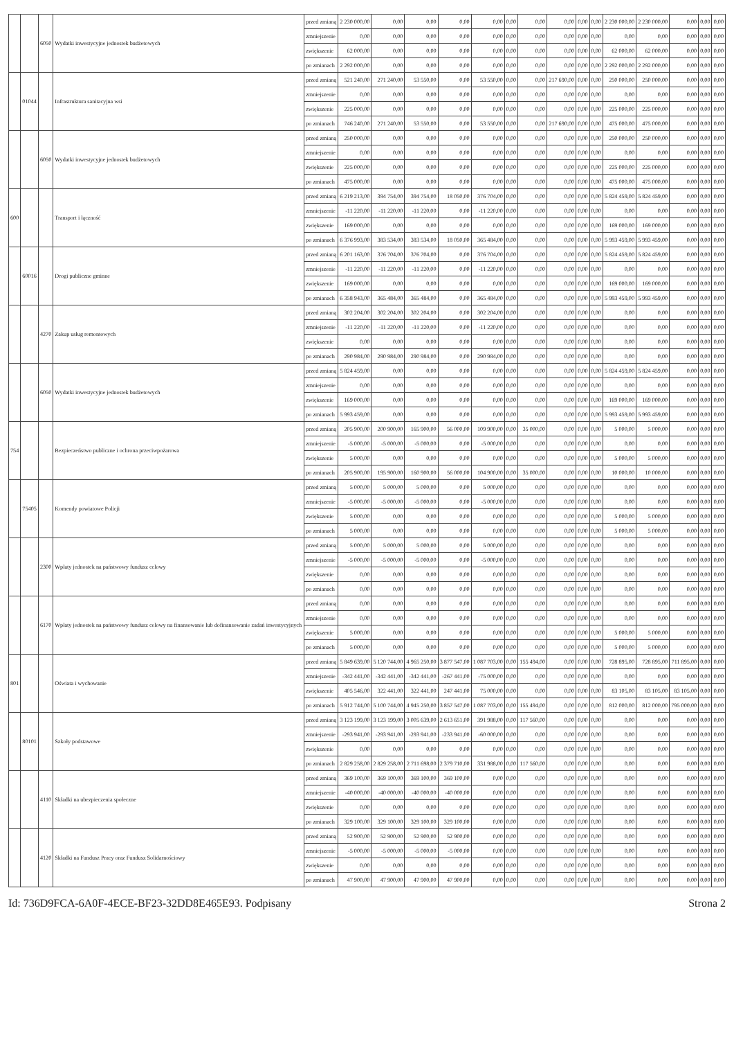| | | 6050 | Wydatki inwestycyjne jednostek budżetowych | przed zmianą | 2 230 000,00 | 0,00 | 0,00 | 0,00 | 0,00 | 0,00 | 0,00 | 0,00 | 0,00 | 0,00 | 2 230 000,00 | 2 230 000,00 | 0,00 | 0,00 | 0,00 |
| | | | | zmniejszenie | 0,00 | 0,00 | 0,00 | 0,00 | 0,00 | 0,00 | 0,00 | 0,00 | 0,00 | 0,00 | 0,00 | 0,00 | 0,00 | 0,00 | 0,00 |
| | | | | zwiększenie | 62 000,00 | 0,00 | 0,00 | 0,00 | 0,00 | 0,00 | 0,00 | 0,00 | 0,00 | 0,00 | 62 000,00 | 62 000,00 | 0,00 | 0,00 | 0,00 |
| | | | | po zmianach | 2 292 000,00 | 0,00 | 0,00 | 0,00 | 0,00 | 0,00 | 0,00 | 0,00 | 0,00 | 0,00 | 2 292 000,00 | 2 292 000,00 | 0,00 | 0,00 | 0,00 |
| | 01044 | | Infrastruktura sanitacyjna wsi | przed zmianą | 521 240,00 | 271 240,00 | 53 550,00 | 0,00 | 53 550,00 | 0,00 | 0,00 | 217 690,00 | 0,00 | 0,00 | 250 000,00 | 250 000,00 | 0,00 | 0,00 | 0,00 |
| | | | | zmniejszenie | 0,00 | 0,00 | 0,00 | 0,00 | 0,00 | 0,00 | 0,00 | 0,00 | 0,00 | 0,00 | 0,00 | 0,00 | 0,00 | 0,00 | 0,00 |
| | | | | zwiększenie | 225 000,00 | 0,00 | 0,00 | 0,00 | 0,00 | 0,00 | 0,00 | 0,00 | 0,00 | 0,00 | 225 000,00 | 225 000,00 | 0,00 | 0,00 | 0,00 |
| | | | | po zmianach | 746 240,00 | 271 240,00 | 53 550,00 | 0,00 | 53 550,00 | 0,00 | 0,00 | 217 690,00 | 0,00 | 0,00 | 475 000,00 | 475 000,00 | 0,00 | 0,00 | 0,00 |
| | | 6050 | Wydatki inwestycyjne jednostek budżetowych | przed zmianą | 250 000,00 | 0,00 | 0,00 | 0,00 | 0,00 | 0,00 | 0,00 | 0,00 | 0,00 | 0,00 | 250 000,00 | 250 000,00 | 0,00 | 0,00 | 0,00 |
| | | | | zmniejszenie | 0,00 | 0,00 | 0,00 | 0,00 | 0,00 | 0,00 | 0,00 | 0,00 | 0,00 | 0,00 | 0,00 | 0,00 | 0,00 | 0,00 | 0,00 |
| | | | | zwiększenie | 225 000,00 | 0,00 | 0,00 | 0,00 | 0,00 | 0,00 | 0,00 | 0,00 | 0,00 | 0,00 | 225 000,00 | 225 000,00 | 0,00 | 0,00 | 0,00 |
| | | | | po zmianach | 475 000,00 | 0,00 | 0,00 | 0,00 | 0,00 | 0,00 | 0,00 | 0,00 | 0,00 | 0,00 | 475 000,00 | 475 000,00 | 0,00 | 0,00 | 0,00 |
| 600 | | | Transport i łączność | przed zmianą | 6 219 213,00 | 394 754,00 | 394 754,00 | 18 050,00 | 376 704,00 | 0,00 | 0,00 | 0,00 | 0,00 | 0,00 | 5 824 459,00 | 5 824 459,00 | 0,00 | 0,00 | 0,00 |
| | | | | zmniejszenie | -11 220,00 | -11 220,00 | -11 220,00 | 0,00 | -11 220,00 | 0,00 | 0,00 | 0,00 | 0,00 | 0,00 | 0,00 | 0,00 | 0,00 | 0,00 | 0,00 |
| | | | | zwiększenie | 169 000,00 | 0,00 | 0,00 | 0,00 | 0,00 | 0,00 | 0,00 | 0,00 | 0,00 | 0,00 | 169 000,00 | 169 000,00 | 0,00 | 0,00 | 0,00 |
| | | | | po zmianach | 6 376 993,00 | 383 534,00 | 383 534,00 | 18 050,00 | 365 484,00 | 0,00 | 0,00 | 0,00 | 0,00 | 0,00 | 5 993 459,00 | 5 993 459,00 | 0,00 | 0,00 | 0,00 |
| | 60016 | | Drogi publiczne gminne | przed zmianą | 6 201 163,00 | 376 704,00 | 376 704,00 | 0,00 | 376 704,00 | 0,00 | 0,00 | 0,00 | 0,00 | 0,00 | 5 824 459,00 | 5 824 459,00 | 0,00 | 0,00 | 0,00 |
| | | | | zmniejszenie | -11 220,00 | -11 220,00 | -11 220,00 | 0,00 | -11 220,00 | 0,00 | 0,00 | 0,00 | 0,00 | 0,00 | 0,00 | 0,00 | 0,00 | 0,00 | 0,00 |
| | | | | zwiększenie | 169 000,00 | 0,00 | 0,00 | 0,00 | 0,00 | 0,00 | 0,00 | 0,00 | 0,00 | 0,00 | 169 000,00 | 169 000,00 | 0,00 | 0,00 | 0,00 |
| | | | | po zmianach | 6 358 943,00 | 365 484,00 | 365 484,00 | 0,00 | 365 484,00 | 0,00 | 0,00 | 0,00 | 0,00 | 0,00 | 5 993 459,00 | 5 993 459,00 | 0,00 | 0,00 | 0,00 |
| | | 4270 | Zakup usług remontowych | przed zmianą | 302 204,00 | 302 204,00 | 302 204,00 | 0,00 | 302 204,00 | 0,00 | 0,00 | 0,00 | 0,00 | 0,00 | 0,00 | 0,00 | 0,00 | 0,00 | 0,00 |
| | | | | zmniejszenie | -11 220,00 | -11 220,00 | -11 220,00 | 0,00 | -11 220,00 | 0,00 | 0,00 | 0,00 | 0,00 | 0,00 | 0,00 | 0,00 | 0,00 | 0,00 | 0,00 |
| | | | | zwiększenie | 0,00 | 0,00 | 0,00 | 0,00 | 0,00 | 0,00 | 0,00 | 0,00 | 0,00 | 0,00 | 0,00 | 0,00 | 0,00 | 0,00 | 0,00 |
| | | | | po zmianach | 290 984,00 | 290 984,00 | 290 984,00 | 0,00 | 290 984,00 | 0,00 | 0,00 | 0,00 | 0,00 | 0,00 | 0,00 | 0,00 | 0,00 | 0,00 | 0,00 |
| | | 6050 | Wydatki inwestycyjne jednostek budżetowych | przed zmianą | 5 824 459,00 | 0,00 | 0,00 | 0,00 | 0,00 | 0,00 | 0,00 | 0,00 | 0,00 | 0,00 | 5 824 459,00 | 5 824 459,00 | 0,00 | 0,00 | 0,00 |
| | | | | zmniejszenie | 0,00 | 0,00 | 0,00 | 0,00 | 0,00 | 0,00 | 0,00 | 0,00 | 0,00 | 0,00 | 0,00 | 0,00 | 0,00 | 0,00 | 0,00 |
| | | | | zwiększenie | 169 000,00 | 0,00 | 0,00 | 0,00 | 0,00 | 0,00 | 0,00 | 0,00 | 0,00 | 0,00 | 169 000,00 | 169 000,00 | 0,00 | 0,00 | 0,00 |
| | | | | po zmianach | 5 993 459,00 | 0,00 | 0,00 | 0,00 | 0,00 | 0,00 | 0,00 | 0,00 | 0,00 | 0,00 | 5 993 459,00 | 5 993 459,00 | 0,00 | 0,00 | 0,00 |
| 754 | | | Bezpieczeństwo publiczne i ochrona przeciwpożarowa | przed zmianą | 205 900,00 | 200 900,00 | 165 900,00 | 56 000,00 | 109 900,00 | 0,00 | 35 000,00 | 0,00 | 0,00 | 0,00 | 5 000,00 | 5 000,00 | 0,00 | 0,00 | 0,00 |
| | | | | zmniejszenie | -5 000,00 | -5 000,00 | -5 000,00 | 0,00 | -5 000,00 | 0,00 | 0,00 | 0,00 | 0,00 | 0,00 | 0,00 | 0,00 | 0,00 | 0,00 | 0,00 |
| | | | | zwiększenie | 5 000,00 | 0,00 | 0,00 | 0,00 | 0,00 | 0,00 | 0,00 | 0,00 | 0,00 | 0,00 | 5 000,00 | 5 000,00 | 0,00 | 0,00 | 0,00 |
| | | | | po zmianach | 205 900,00 | 195 900,00 | 160 900,00 | 56 000,00 | 104 900,00 | 0,00 | 35 000,00 | 0,00 | 0,00 | 0,00 | 10 000,00 | 10 000,00 | 0,00 | 0,00 | 0,00 |
| | 75405 | | Komendy powiatowe Policji | przed zmianą | 5 000,00 | 5 000,00 | 5 000,00 | 0,00 | 5 000,00 | 0,00 | 0,00 | 0,00 | 0,00 | 0,00 | 0,00 | 0,00 | 0,00 | 0,00 | 0,00 |
| | | | | zmniejszenie | -5 000,00 | -5 000,00 | -5 000,00 | 0,00 | -5 000,00 | 0,00 | 0,00 | 0,00 | 0,00 | 0,00 | 0,00 | 0,00 | 0,00 | 0,00 | 0,00 |
| | | | | zwiększenie | 5 000,00 | 0,00 | 0,00 | 0,00 | 0,00 | 0,00 | 0,00 | 0,00 | 0,00 | 0,00 | 5 000,00 | 5 000,00 | 0,00 | 0,00 | 0,00 |
| | | | | po zmianach | 5 000,00 | 0,00 | 0,00 | 0,00 | 0,00 | 0,00 | 0,00 | 0,00 | 0,00 | 0,00 | 5 000,00 | 5 000,00 | 0,00 | 0,00 | 0,00 |
| | | 2300 | Wpłaty jednostek na państwowy fundusz celowy | przed zmianą | 5 000,00 | 5 000,00 | 5 000,00 | 0,00 | 5 000,00 | 0,00 | 0,00 | 0,00 | 0,00 | 0,00 | 0,00 | 0,00 | 0,00 | 0,00 | 0,00 |
| | | | | zmniejszenie | -5 000,00 | -5 000,00 | -5 000,00 | 0,00 | -5 000,00 | 0,00 | 0,00 | 0,00 | 0,00 | 0,00 | 0,00 | 0,00 | 0,00 | 0,00 | 0,00 |
| | | | | zwiększenie | 0,00 | 0,00 | 0,00 | 0,00 | 0,00 | 0,00 | 0,00 | 0,00 | 0,00 | 0,00 | 0,00 | 0,00 | 0,00 | 0,00 | 0,00 |
| | | | | po zmianach | 0,00 | 0,00 | 0,00 | 0,00 | 0,00 | 0,00 | 0,00 | 0,00 | 0,00 | 0,00 | 0,00 | 0,00 | 0,00 | 0,00 | 0,00 |
| | | 6170 | Wpłaty jednostek na państwowy fundusz celowy na finansowanie lub dofinansowanie zadań inwestycyjnych | przed zmianą | 0,00 | 0,00 | 0,00 | 0,00 | 0,00 | 0,00 | 0,00 | 0,00 | 0,00 | 0,00 | 0,00 | 0,00 | 0,00 | 0,00 | 0,00 |
| | | | | zmniejszenie | 0,00 | 0,00 | 0,00 | 0,00 | 0,00 | 0,00 | 0,00 | 0,00 | 0,00 | 0,00 | 0,00 | 0,00 | 0,00 | 0,00 | 0,00 |
| | | | | zwiększenie | 5 000,00 | 0,00 | 0,00 | 0,00 | 0,00 | 0,00 | 0,00 | 0,00 | 0,00 | 0,00 | 5 000,00 | 5 000,00 | 0,00 | 0,00 | 0,00 |
| | | | | po zmianach | 5 000,00 | 0,00 | 0,00 | 0,00 | 0,00 | 0,00 | 0,00 | 0,00 | 0,00 | 0,00 | 5 000,00 | 5 000,00 | 0,00 | 0,00 | 0,00 |
| 801 | | | Oświata i wychowanie | przed zmianą | 5 849 639,00 | 5 120 744,00 | 4 965 250,00 | 3 877 547,00 | 1 087 703,00 | 0,00 | 155 494,00 | 0,00 | 0,00 | 0,00 | 728 895,00 | 728 895,00 | 711 895,00 | 0,00 | 0,00 |
| | | | | zmniejszenie | -342 441,00 | -342 441,00 | -342 441,00 | -267 441,00 | -75 000,00 | 0,00 | 0,00 | 0,00 | 0,00 | 0,00 | 0,00 | 0,00 | 0,00 | 0,00 | 0,00 |
| | | | | zwiększenie | 405 546,00 | 322 441,00 | 322 441,00 | 247 441,00 | 75 000,00 | 0,00 | 0,00 | 0,00 | 0,00 | 0,00 | 83 105,00 | 83 105,00 | 83 105,00 | 0,00 | 0,00 |
| | | | | po zmianach | 5 912 744,00 | 5 100 744,00 | 4 945 250,00 | 3 857 547,00 | 1 087 703,00 | 0,00 | 155 494,00 | 0,00 | 0,00 | 0,00 | 812 000,00 | 812 000,00 | 795 000,00 | 0,00 | 0,00 |
| | 80101 | | Szkoły podstawowe | przed zmianą | 3 123 199,00 | 3 123 199,00 | 3 005 639,00 | 2 613 651,00 | 391 988,00 | 0,00 | 117 560,00 | 0,00 | 0,00 | 0,00 | 0,00 | 0,00 | 0,00 | 0,00 | 0,00 |
| | | | | zmniejszenie | -293 941,00 | -293 941,00 | -293 941,00 | -233 941,00 | -60 000,00 | 0,00 | 0,00 | 0,00 | 0,00 | 0,00 | 0,00 | 0,00 | 0,00 | 0,00 | 0,00 |
| | | | | zwiększenie | 0,00 | 0,00 | 0,00 | 0,00 | 0,00 | 0,00 | 0,00 | 0,00 | 0,00 | 0,00 | 0,00 | 0,00 | 0,00 | 0,00 | 0,00 |
| | | | | po zmianach | 2 829 258,00 | 2 829 258,00 | 2 711 698,00 | 2 379 710,00 | 331 988,00 | 0,00 | 117 560,00 | 0,00 | 0,00 | 0,00 | 0,00 | 0,00 | 0,00 | 0,00 | 0,00 |
| | | 4110 | Składki na ubezpieczenia społeczne | przed zmianą | 369 100,00 | 369 100,00 | 369 100,00 | 369 100,00 | 0,00 | 0,00 | 0,00 | 0,00 | 0,00 | 0,00 | 0,00 | 0,00 | 0,00 | 0,00 | 0,00 |
| | | | | zmniejszenie | -40 000,00 | -40 000,00 | -40 000,00 | -40 000,00 | 0,00 | 0,00 | 0,00 | 0,00 | 0,00 | 0,00 | 0,00 | 0,00 | 0,00 | 0,00 | 0,00 |
| | | | | zwiększenie | 0,00 | 0,00 | 0,00 | 0,00 | 0,00 | 0,00 | 0,00 | 0,00 | 0,00 | 0,00 | 0,00 | 0,00 | 0,00 | 0,00 | 0,00 |
| | | | | po zmianach | 329 100,00 | 329 100,00 | 329 100,00 | 329 100,00 | 0,00 | 0,00 | 0,00 | 0,00 | 0,00 | 0,00 | 0,00 | 0,00 | 0,00 | 0,00 | 0,00 |
| | | 4120 | Składki na Fundusz Pracy oraz Fundusz Solidarnościowy | przed zmianą | 52 900,00 | 52 900,00 | 52 900,00 | 52 900,00 | 0,00 | 0,00 | 0,00 | 0,00 | 0,00 | 0,00 | 0,00 | 0,00 | 0,00 | 0,00 | 0,00 |
| | | | | zmniejszenie | -5 000,00 | -5 000,00 | -5 000,00 | -5 000,00 | 0,00 | 0,00 | 0,00 | 0,00 | 0,00 | 0,00 | 0,00 | 0,00 | 0,00 | 0,00 | 0,00 |
| | | | | zwiększenie | 0,00 | 0,00 | 0,00 | 0,00 | 0,00 | 0,00 | 0,00 | 0,00 | 0,00 | 0,00 | 0,00 | 0,00 | 0,00 | 0,00 | 0,00 |
| | | | | po zmianach | 47 900,00 | 47 900,00 | 47 900,00 | 47 900,00 | 0,00 | 0,00 | 0,00 | 0,00 | 0,00 | 0,00 | 0,00 | 0,00 | 0,00 | 0,00 | 0,00 |
Id: 736D9FCA-6A0F-4ECE-BF23-32DD8E465E93. Podpisany Strona 2